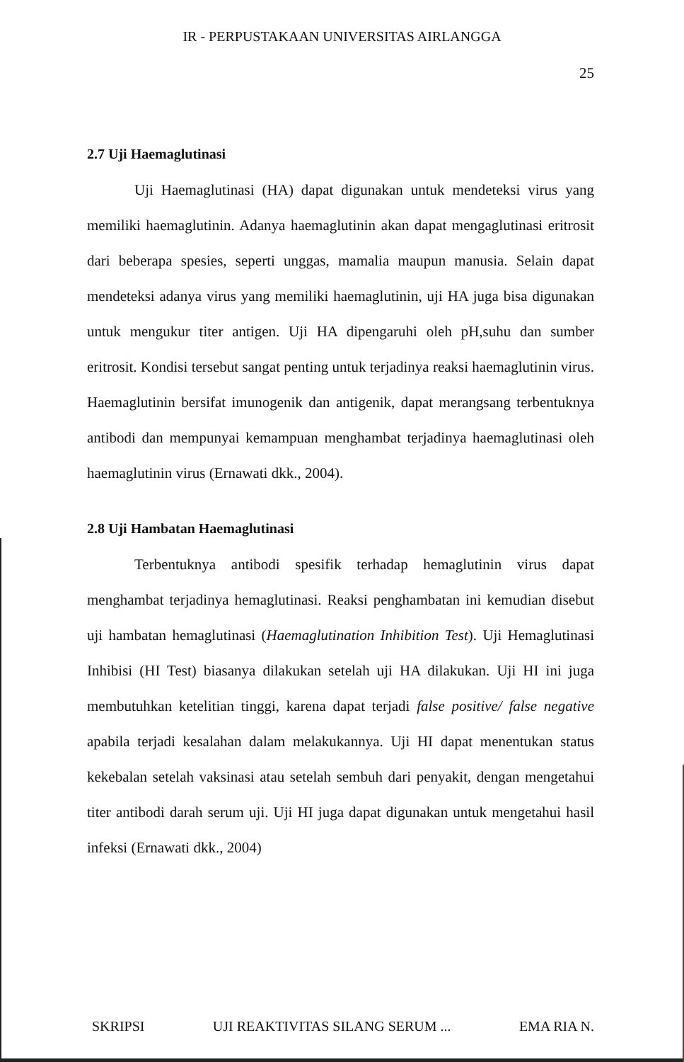IR - PERPUSTAKAAN UNIVERSITAS AIRLANGGA
25
2.7 Uji Haemaglutinasi
Uji Haemaglutinasi (HA) dapat digunakan untuk mendeteksi virus yang memiliki haemaglutinin. Adanya haemaglutinin akan dapat mengaglutinasi eritrosit dari beberapa spesies, seperti unggas, mamalia maupun manusia. Selain dapat mendeteksi adanya virus yang memiliki haemaglutinin, uji HA juga bisa digunakan untuk mengukur titer antigen. Uji HA dipengaruhi oleh pH,suhu dan sumber eritrosit. Kondisi tersebut sangat penting untuk terjadinya reaksi haemaglutinin virus. Haemaglutinin bersifat imunogenik dan antigenik, dapat merangsang terbentuknya antibodi dan mempunyai kemampuan menghambat terjadinya haemaglutinasi oleh haemaglutinin virus (Ernawati dkk., 2004).
2.8 Uji Hambatan Haemaglutinasi
Terbentuknya antibodi spesifik terhadap hemaglutinin virus dapat menghambat terjadinya hemaglutinasi. Reaksi penghambatan ini kemudian disebut uji hambatan hemaglutinasi (Haemaglutination Inhibition Test). Uji Hemaglutinasi Inhibisi (HI Test) biasanya dilakukan setelah uji HA dilakukan. Uji HI ini juga membutuhkan ketelitian tinggi, karena dapat terjadi false positive/ false negative apabila terjadi kesalahan dalam melakukannya. Uji HI dapat menentukan status kekebalan setelah vaksinasi atau setelah sembuh dari penyakit, dengan mengetahui titer antibodi darah serum uji. Uji HI juga dapat digunakan untuk mengetahui hasil infeksi (Ernawati dkk., 2004)
SKRIPSI UJI REAKTIVITAS SILANG SERUM ... EMA RIA N.